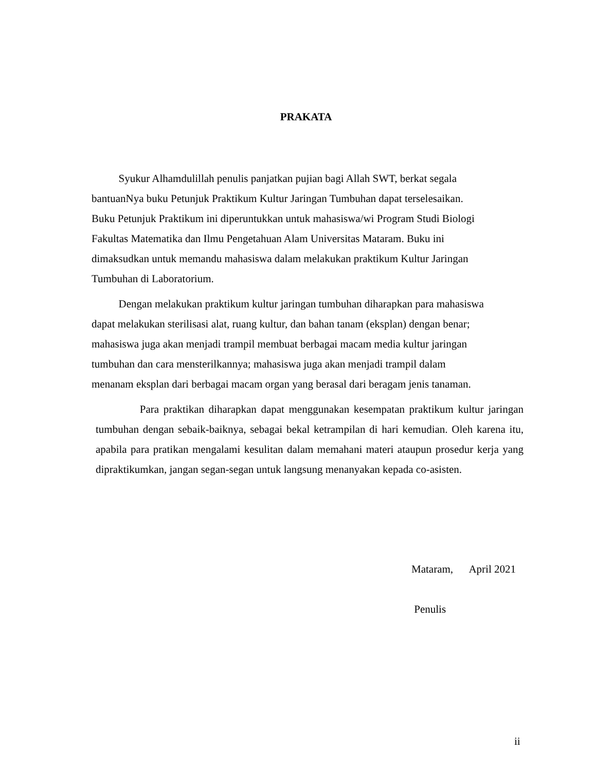PRAKATA
Syukur Alhamdulillah penulis panjatkan pujian bagi Allah SWT, berkat segala
bantuanNya buku Petunjuk Praktikum Kultur Jaringan Tumbuhan dapat terselesaikan.
Buku Petunjuk Praktikum ini diperuntukkan untuk mahasiswa/wi Program Studi Biologi
Fakultas Matematika dan Ilmu Pengetahuan Alam Universitas Mataram. Buku ini
dimaksudkan untuk memandu mahasiswa dalam melakukan praktikum Kultur Jaringan
Tumbuhan di Laboratorium.
Dengan melakukan praktikum kultur jaringan tumbuhan diharapkan para mahasiswa
dapat melakukan sterilisasi alat, ruang kultur, dan bahan tanam (eksplan) dengan benar;
mahasiswa juga akan menjadi trampil membuat berbagai macam media kultur jaringan
tumbuhan dan cara mensterilkannya; mahasiswa juga akan menjadi trampil dalam
menanam eksplan dari berbagai macam organ yang berasal dari beragam jenis tanaman.
Para praktikan diharapkan dapat menggunakan kesempatan praktikum kultur jaringan tumbuhan dengan sebaik-baiknya, sebagai bekal ketrampilan di hari kemudian. Oleh karena itu, apabila para pratikan mengalami kesulitan dalam memahani materi ataupun prosedur kerja yang dipraktikumkan, jangan segan-segan untuk langsung menanyakan kepada co-asisten.
Mataram, April 2021
Penulis
ii